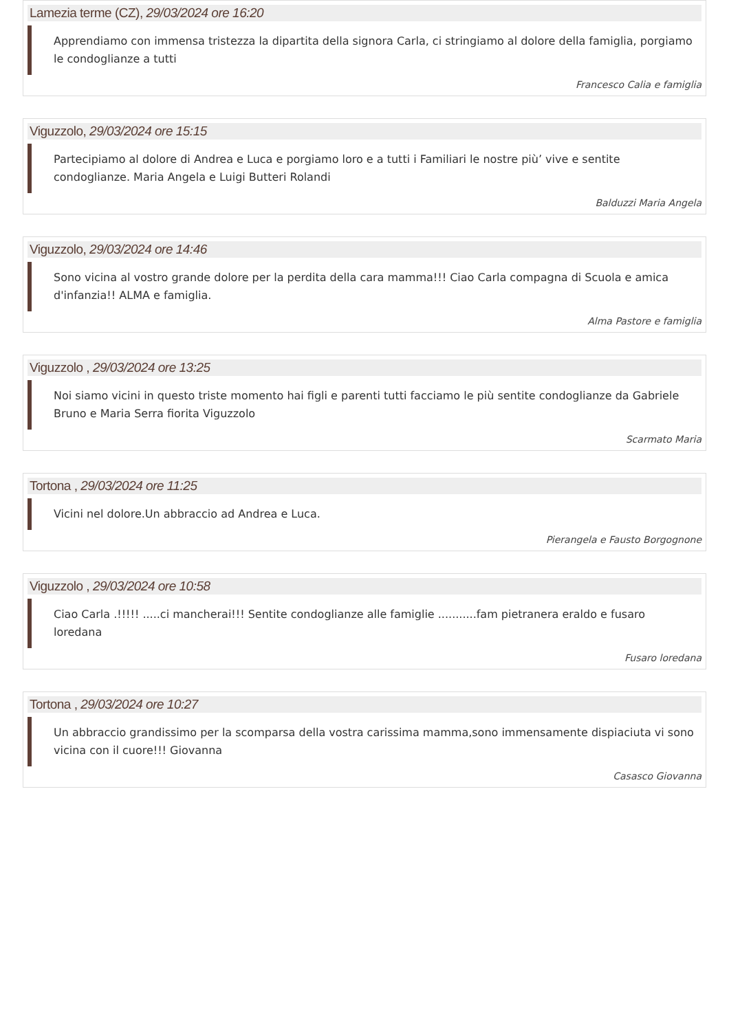Lamezia terme (CZ), 29/03/2024 ore 16:20
Apprendiamo con immensa tristezza la dipartita della signora Carla, ci stringiamo al dolore della famiglia, porgiamo le condoglianze a tutti
Francesco Calia e famiglia
Viguzzolo, 29/03/2024 ore 15:15
Partecipiamo al dolore di Andrea e Luca e porgiamo loro e a tutti i Familiari le nostre più’ vive e sentite condoglianze. Maria Angela e Luigi Butteri Rolandi
Balduzzi Maria Angela
Viguzzolo, 29/03/2024 ore 14:46
Sono vicina al vostro grande dolore per la perdita della cara mamma!!! Ciao Carla compagna di Scuola e amica d'infanzia!! ALMA e famiglia.
Alma Pastore e famiglia
Viguzzolo , 29/03/2024 ore 13:25
Noi siamo vicini in questo triste momento hai figli e parenti tutti facciamo le più sentite condoglianze da Gabriele Bruno e Maria Serra fiorita Viguzzolo
Scarmato Maria
Tortona , 29/03/2024 ore 11:25
Vicini nel dolore.Un abbraccio ad Andrea e Luca.
Pierangela e Fausto Borgognone
Viguzzolo , 29/03/2024 ore 10:58
Ciao Carla .!!!!! .....ci mancherai!!! Sentite condoglianze alle famiglie ...........fam pietranera eraldo e fusaro loredana
Fusaro loredana
Tortona , 29/03/2024 ore 10:27
Un abbraccio grandissimo per la scomparsa della vostra carissima mamma,sono immensamente dispiaciuta vi sono vicina con il cuore!!! Giovanna
Casasco Giovanna